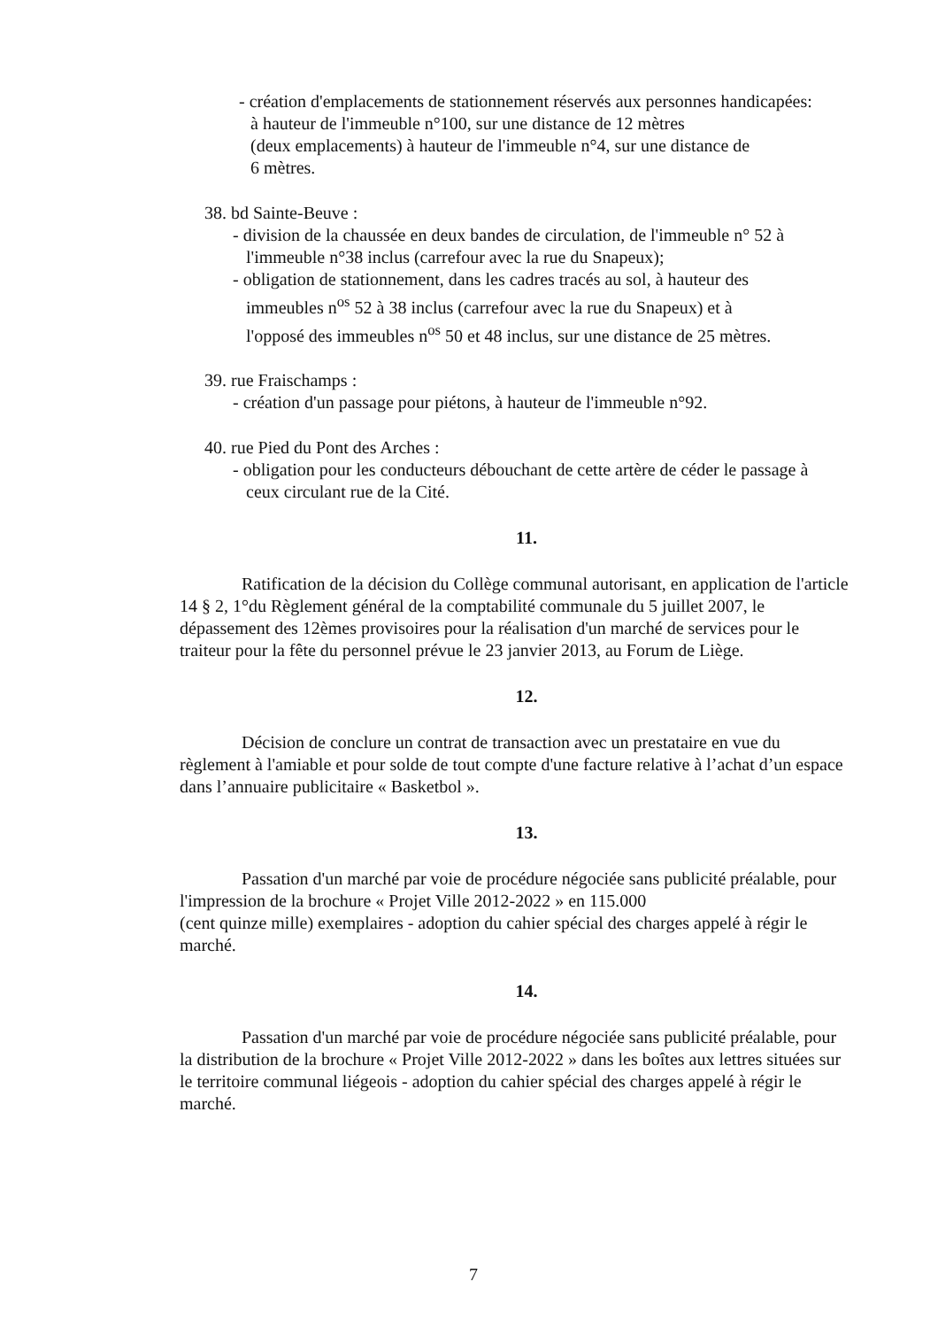- création d'emplacements de stationnement réservés aux personnes handicapées:
à hauteur de l'immeuble n°100, sur une distance de 12 mètres
(deux emplacements) à hauteur de l'immeuble n°4, sur une distance de
6 mètres.
38. bd Sainte-Beuve :
- division de la chaussée en deux bandes de circulation, de l'immeuble n° 52 à
l'immeuble n°38 inclus (carrefour avec la rue du Snapeux);
- obligation de stationnement, dans les cadres tracés au sol, à hauteur des
immeubles n<sup>os</sup> 52 à 38 inclus (carrefour avec la rue du Snapeux) et à
l'opposé des immeubles n<sup>os</sup> 50 et 48 inclus, sur une distance de 25 mètres.
39. rue Fraischamps :
- création d'un passage pour piétons, à hauteur de l'immeuble n°92.
40. rue Pied du Pont des Arches :
- obligation pour les conducteurs débouchant de cette artère de céder le passage à
ceux circulant rue de la Cité.
11.
Ratification de la décision du Collège communal autorisant, en application de l'article 14 § 2, 1°du Règlement général de la comptabilité communale du 5 juillet 2007, le dépassement des 12èmes provisoires pour la réalisation d'un marché de services pour le traiteur pour la fête du personnel prévue le 23 janvier 2013, au Forum de Liège.
12.
Décision de conclure un contrat de transaction avec un prestataire en vue du règlement à l'amiable et pour solde de tout compte d'une facture relative à l’achat d’un espace dans l’annuaire publicitaire « Basketbol ».
13.
Passation d'un marché par voie de procédure négociée sans publicité préalable, pour l'impression de la brochure « Projet Ville 2012-2022 » en 115.000
(cent quinze mille) exemplaires - adoption du cahier spécial des charges appelé à régir le marché.
14.
Passation d'un marché par voie de procédure négociée sans publicité préalable, pour la distribution de la brochure « Projet Ville 2012-2022 » dans les boîtes aux lettres situées sur le territoire communal liégeois - adoption du cahier spécial des charges appelé à régir le marché.
7